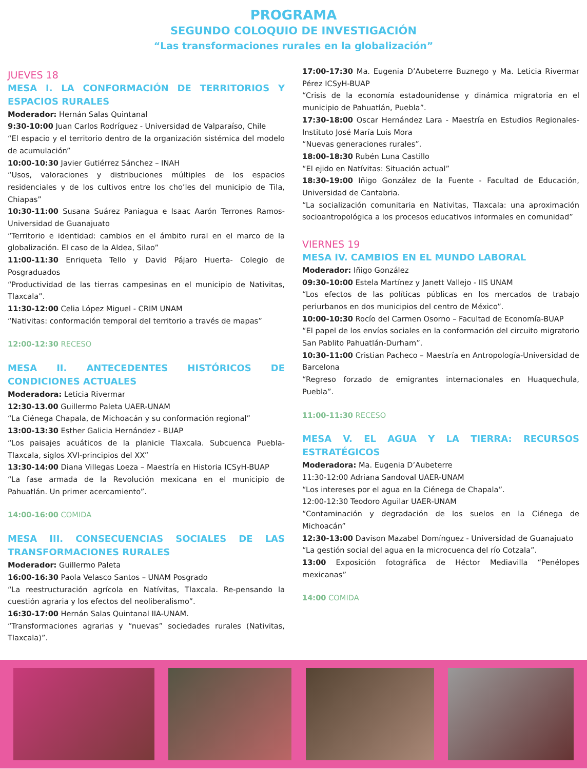PROGRAMA
SEGUNDO COLOQUIO DE INVESTIGACIÓN
“Las transformaciones rurales en la globalización”
JUEVES 18
MESA I. LA CONFORMACIÓN DE TERRITORIOS Y ESPACIOS RURALES
Moderador: Hernán Salas Quintanal
9:30-10:00 Juan Carlos Rodríguez - Universidad de Valparaíso, Chile
“El espacio y el territorio dentro de la organización sistémica del modelo de acumulación”
10:00-10:30 Javier Gutiérrez Sánchez – INAH
“Usos, valoraciones y distribuciones múltiples de los espacios residenciales y de los cultivos entre los cho’les del municipio de Tila, Chiapas”
10:30-11:00 Susana Suárez Paniagua e Isaac Aarón Terrones Ramos- Universidad de Guanajuato
“Territorio e identidad: cambios en el ámbito rural en el marco de la globalización. El caso de la Aldea, Silao”
11:00-11:30 Enriqueta Tello y David Pájaro Huerta- Colegio de Posgraduados
“Productividad de las tierras campesinas en el municipio de Nativitas, Tlaxcala”.
11:30-12:00 Celia López Miguel - CRIM UNAM
“Nativitas: conformación temporal del territorio a través de mapas”
12:00-12:30 RECESO
MESA II. ANTECEDENTES HISTÓRICOS DE CONDICIONES ACTUALES
Moderadora: Leticia Rivermar
12:30-13.00 Guillermo Paleta UAER-UNAM
“La Ciénega Chapala, de Michoacán y su conformación regional”
13:00-13:30 Esther Galicia Hernández - BUAP
“Los paisajes acuáticos de la planicie Tlaxcala. Subcuenca Puebla-Tlaxcala, siglos XVI-principios del XX”
13:30-14:00 Diana Villegas Loeza – Maestría en Historia ICSyH-BUAP
“La fase armada de la Revolución mexicana en el municipio de Pahuatlán. Un primer acercamiento”.
14:00-16:00 COMIDA
MESA III. CONSECUENCIAS SOCIALES DE LAS TRANSFORMACIONES RURALES
Moderador: Guillermo Paleta
16:00-16:30 Paola Velasco Santos – UNAM Posgrado
“La reestructuración agrícola en Natívitas, Tlaxcala. Re-pensando la cuestión agraria y los efectos del neoliberalismo”.
16:30-17:00 Hernán Salas Quintanal IIA-UNAM.
“Transformaciones agrarias y “nuevas” sociedades rurales (Nativitas, Tlaxcala)”.
17:00-17:30 Ma. Eugenia D’Aubeterre Buznego y Ma. Leticia Rivermar Pérez ICSyH-BUAP
“Crisis de la economía estadounidense y dinámica migratoria en el municipio de Pahuatlán, Puebla”.
17:30-18:00 Oscar Hernández Lara - Maestría en Estudios Regionales-Instituto José María Luis Mora
“Nuevas generaciones rurales”.
18:00-18:30 Rubén Luna Castillo
“El ejido en Natívitas: Situación actual”
18:30-19:00 Iñigo González de la Fuente - Facultad de Educación, Universidad de Cantabria.
“La socialización comunitaria en Nativitas, Tlaxcala: una aproximación socioantropológica a los procesos educativos informales en comunidad”
VIERNES 19
MESA IV. CAMBIOS EN EL MUNDO LABORAL
Moderador: Iñigo González
09:30-10:00 Estela Martínez y Janett Vallejo - IIS UNAM
“Los efectos de las políticas públicas en los mercados de trabajo periurbanos en dos municipios del centro de México”.
10:00-10:30 Rocío del Carmen Osorno – Facultad de Economía-BUAP
“El papel de los envíos sociales en la conformación del circuito migratorio San Pablito Pahuatlán-Durham”.
10:30-11:00 Cristian Pacheco – Maestría en Antropología-Universidad de Barcelona
“Regreso forzado de emigrantes internacionales en Huaquechula, Puebla”.
11:00-11:30 RECESO
MESA V. EL AGUA Y LA TIERRA: RECURSOS ESTRATÉGICOS
Moderadora: Ma. Eugenia D’Aubeterre
11:30-12:00 Adriana Sandoval UAER-UNAM
“Los intereses por el agua en la Ciénega de Chapala”.
12:00-12:30 Teodoro Aguilar UAER-UNAM
“Contaminación y degradación de los suelos en la Ciénega de Michoacán”
12:30-13:00 Davison Mazabel Domínguez - Universidad de Guanajuato
“La gestión social del agua en la microcuenca del río Cotzala”.
13:00 Exposición fotográfica de Héctor Mediavilla “Penélopes mexicanas”
14:00 COMIDA